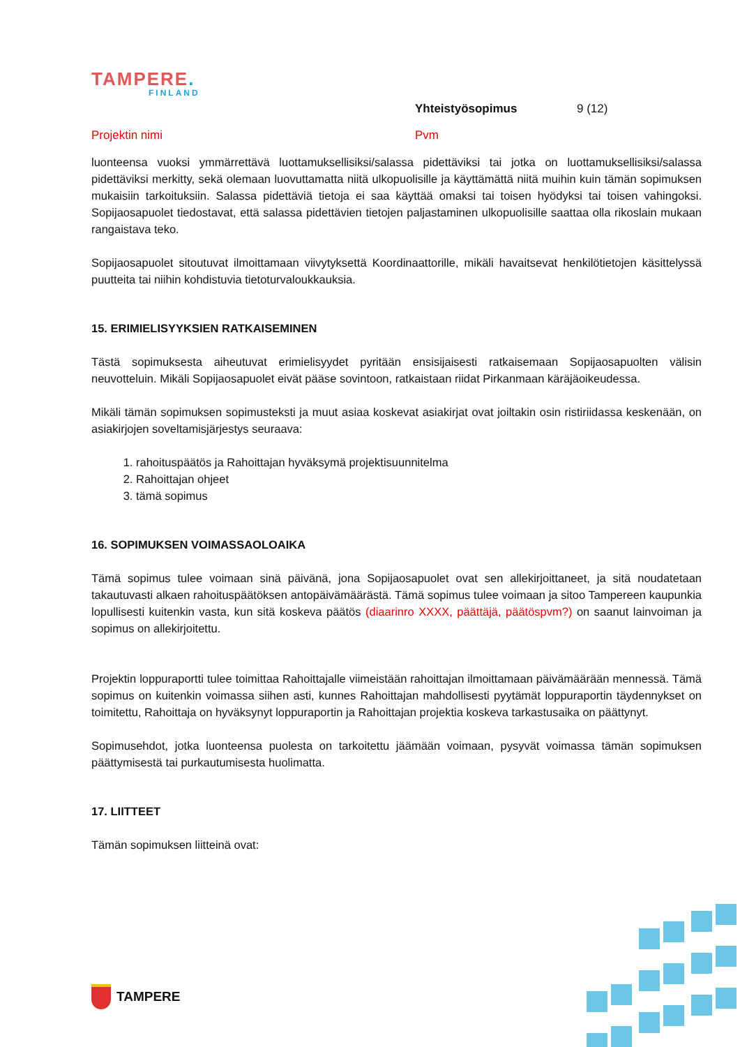TAMPERE.
FINLAND
Yhteistyösopimus 9 (12)
Projektin nimi Pvm
luonteensa vuoksi ymmärrettävä luottamuksellisiksi/salassa pidettäviksi tai jotka on luottamuksellisiksi/salassa pidettäviksi merkitty, sekä olemaan luovuttamatta niitä ulkopuolisille ja käyttämättä niitä muihin kuin tämän sopimuksen mukaisiin tarkoituksiin. Salassa pidettäviä tietoja ei saa käyttää omaksi tai toisen hyödyksi tai toisen vahingoksi. Sopijaosapuolet tiedostavat, että salassa pidettävien tietojen paljastaminen ulkopuolisille saattaa olla rikoslain mukaan rangaistava teko.
Sopijaosapuolet sitoutuvat ilmoittamaan viivytyksettä Koordinaattorille, mikäli havaitsevat henkilötietojen käsittelyssä puutteita tai niihin kohdistuvia tietoturvaloukkauksia.
15. ERIMIELISYYKSIEN RATKAISEMINEN
Tästä sopimuksesta aiheutuvat erimielisyydet pyritään ensisijaisesti ratkaisemaan Sopijaosapuolten välisin neuvotteluin. Mikäli Sopijaosapuolet eivät pääse sovintoon, ratkaistaan riidat Pirkanmaan käräjäoikeudessa.
Mikäli tämän sopimuksen sopimusteksti ja muut asiaa koskevat asiakirjat ovat joiltakin osin ristiriidassa keskenään, on asiakirjojen soveltamisjärjestys seuraava:
1. rahoituspäätös ja Rahoittajan hyväksymä projektisuunnitelma
2. Rahoittajan ohjeet
3. tämä sopimus
16. SOPIMUKSEN VOIMASSAOLOAIKA
Tämä sopimus tulee voimaan sinä päivänä, jona Sopijaosapuolet ovat sen allekirjoittaneet, ja sitä noudatetaan takautuvasti alkaen rahoituspäätöksen antopäivämäärästä. Tämä sopimus tulee voimaan ja sitoo Tampereen kaupunkia lopullisesti kuitenkin vasta, kun sitä koskeva päätös (diaarinro XXXX, päättäjä, päätöspvm?) on saanut lainvoiman ja sopimus on allekirjoitettu.
Projektin loppuraportti tulee toimittaa Rahoittajalle viimeistään rahoittajan ilmoittamaan päivämäärään mennessä. Tämä sopimus on kuitenkin voimassa siihen asti, kunnes Rahoittajan mahdollisesti pyytämät loppuraportin täydennykset on toimitettu, Rahoittaja on hyväksynyt loppuraportin ja Rahoittajan projektia koskeva tarkastusaika on päättynyt.
Sopimusehdot, jotka luonteensa puolesta on tarkoitettu jäämään voimaan, pysyvät voimassa tämän sopimuksen päättymisestä tai purkautumisesta huolimatta.
17. LIITTEET
Tämän sopimuksen liitteinä ovat:
TAMPERE